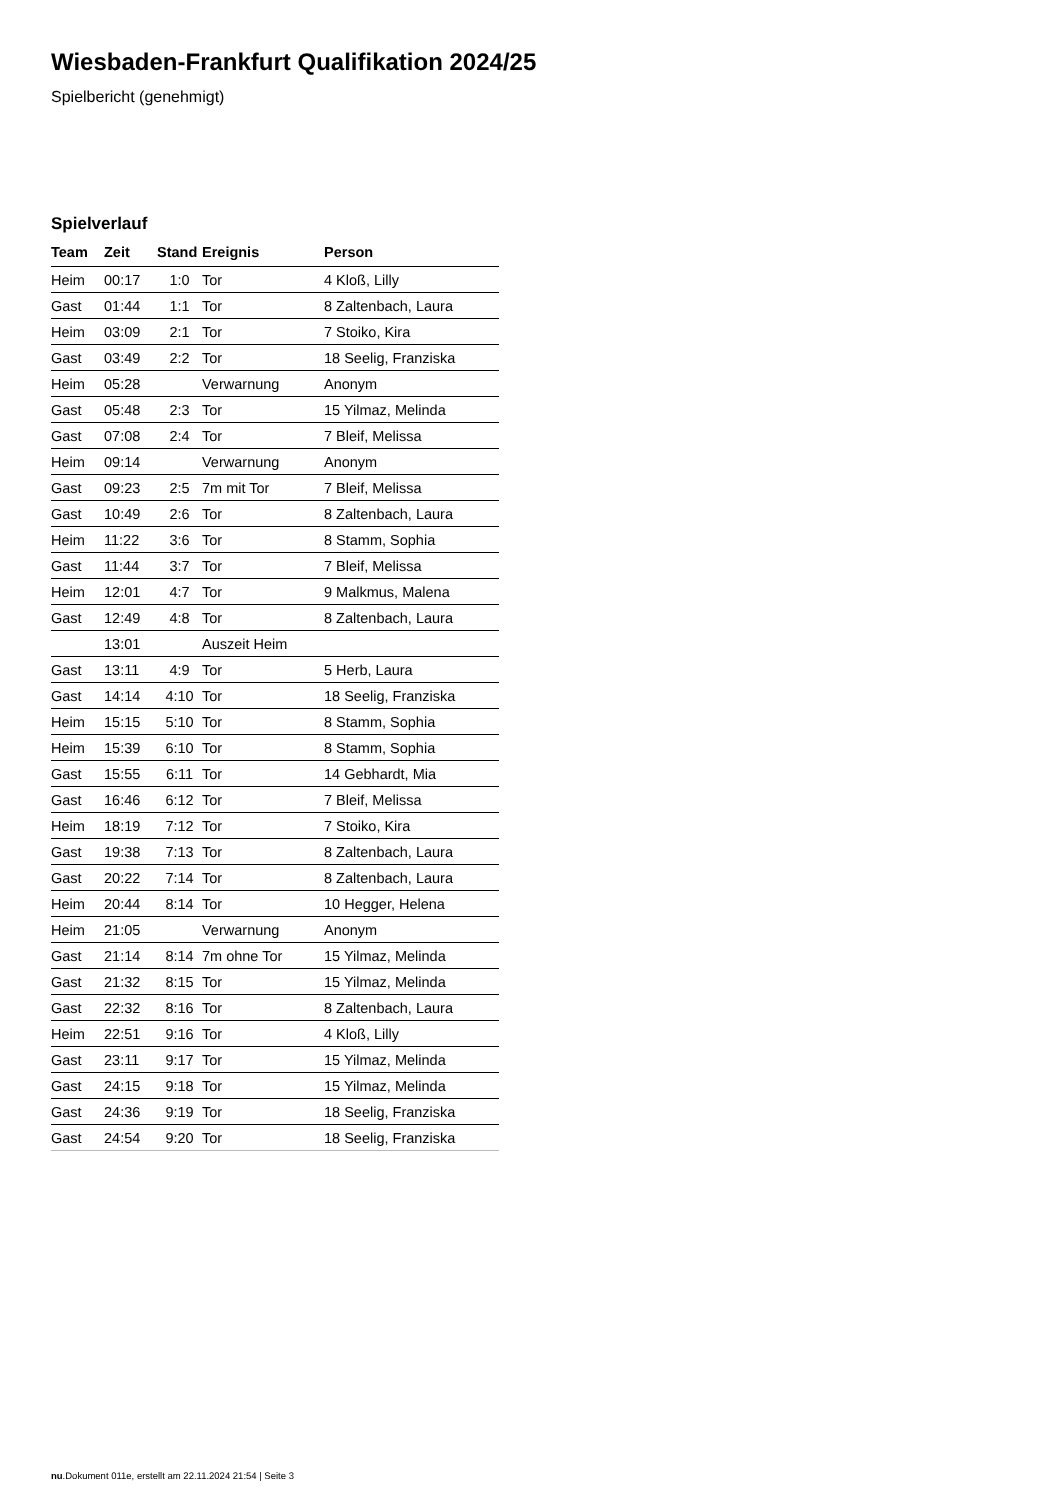Wiesbaden-Frankfurt Qualifikation 2024/25
Spielbericht (genehmigt)
Spielverlauf
| Team | Zeit | Stand | Ereignis | Person |
| --- | --- | --- | --- | --- |
| Heim | 00:17 | 1:0 | Tor | 4 Kloß, Lilly |
| Gast | 01:44 | 1:1 | Tor | 8 Zaltenbach, Laura |
| Heim | 03:09 | 2:1 | Tor | 7 Stoiko, Kira |
| Gast | 03:49 | 2:2 | Tor | 18 Seelig, Franziska |
| Heim | 05:28 | | Verwarnung | Anonym |
| Gast | 05:48 | 2:3 | Tor | 15 Yilmaz, Melinda |
| Gast | 07:08 | 2:4 | Tor | 7 Bleif, Melissa |
| Heim | 09:14 | | Verwarnung | Anonym |
| Gast | 09:23 | 2:5 | 7m mit Tor | 7 Bleif, Melissa |
| Gast | 10:49 | 2:6 | Tor | 8 Zaltenbach, Laura |
| Heim | 11:22 | 3:6 | Tor | 8 Stamm, Sophia |
| Gast | 11:44 | 3:7 | Tor | 7 Bleif, Melissa |
| Heim | 12:01 | 4:7 | Tor | 9 Malkmus, Malena |
| Gast | 12:49 | 4:8 | Tor | 8 Zaltenbach, Laura |
| | 13:01 | | Auszeit Heim | |
| Gast | 13:11 | 4:9 | Tor | 5 Herb, Laura |
| Gast | 14:14 | 4:10 | Tor | 18 Seelig, Franziska |
| Heim | 15:15 | 5:10 | Tor | 8 Stamm, Sophia |
| Heim | 15:39 | 6:10 | Tor | 8 Stamm, Sophia |
| Gast | 15:55 | 6:11 | Tor | 14 Gebhardt, Mia |
| Gast | 16:46 | 6:12 | Tor | 7 Bleif, Melissa |
| Heim | 18:19 | 7:12 | Tor | 7 Stoiko, Kira |
| Gast | 19:38 | 7:13 | Tor | 8 Zaltenbach, Laura |
| Gast | 20:22 | 7:14 | Tor | 8 Zaltenbach, Laura |
| Heim | 20:44 | 8:14 | Tor | 10 Hegger, Helena |
| Heim | 21:05 | | Verwarnung | Anonym |
| Gast | 21:14 | 8:14 | 7m ohne Tor | 15 Yilmaz, Melinda |
| Gast | 21:32 | 8:15 | Tor | 15 Yilmaz, Melinda |
| Gast | 22:32 | 8:16 | Tor | 8 Zaltenbach, Laura |
| Heim | 22:51 | 9:16 | Tor | 4 Kloß, Lilly |
| Gast | 23:11 | 9:17 | Tor | 15 Yilmaz, Melinda |
| Gast | 24:15 | 9:18 | Tor | 15 Yilmaz, Melinda |
| Gast | 24:36 | 9:19 | Tor | 18 Seelig, Franziska |
| Gast | 24:54 | 9:20 | Tor | 18 Seelig, Franziska |
nu.Dokument 011e, erstellt am 22.11.2024 21:54 | Seite 3